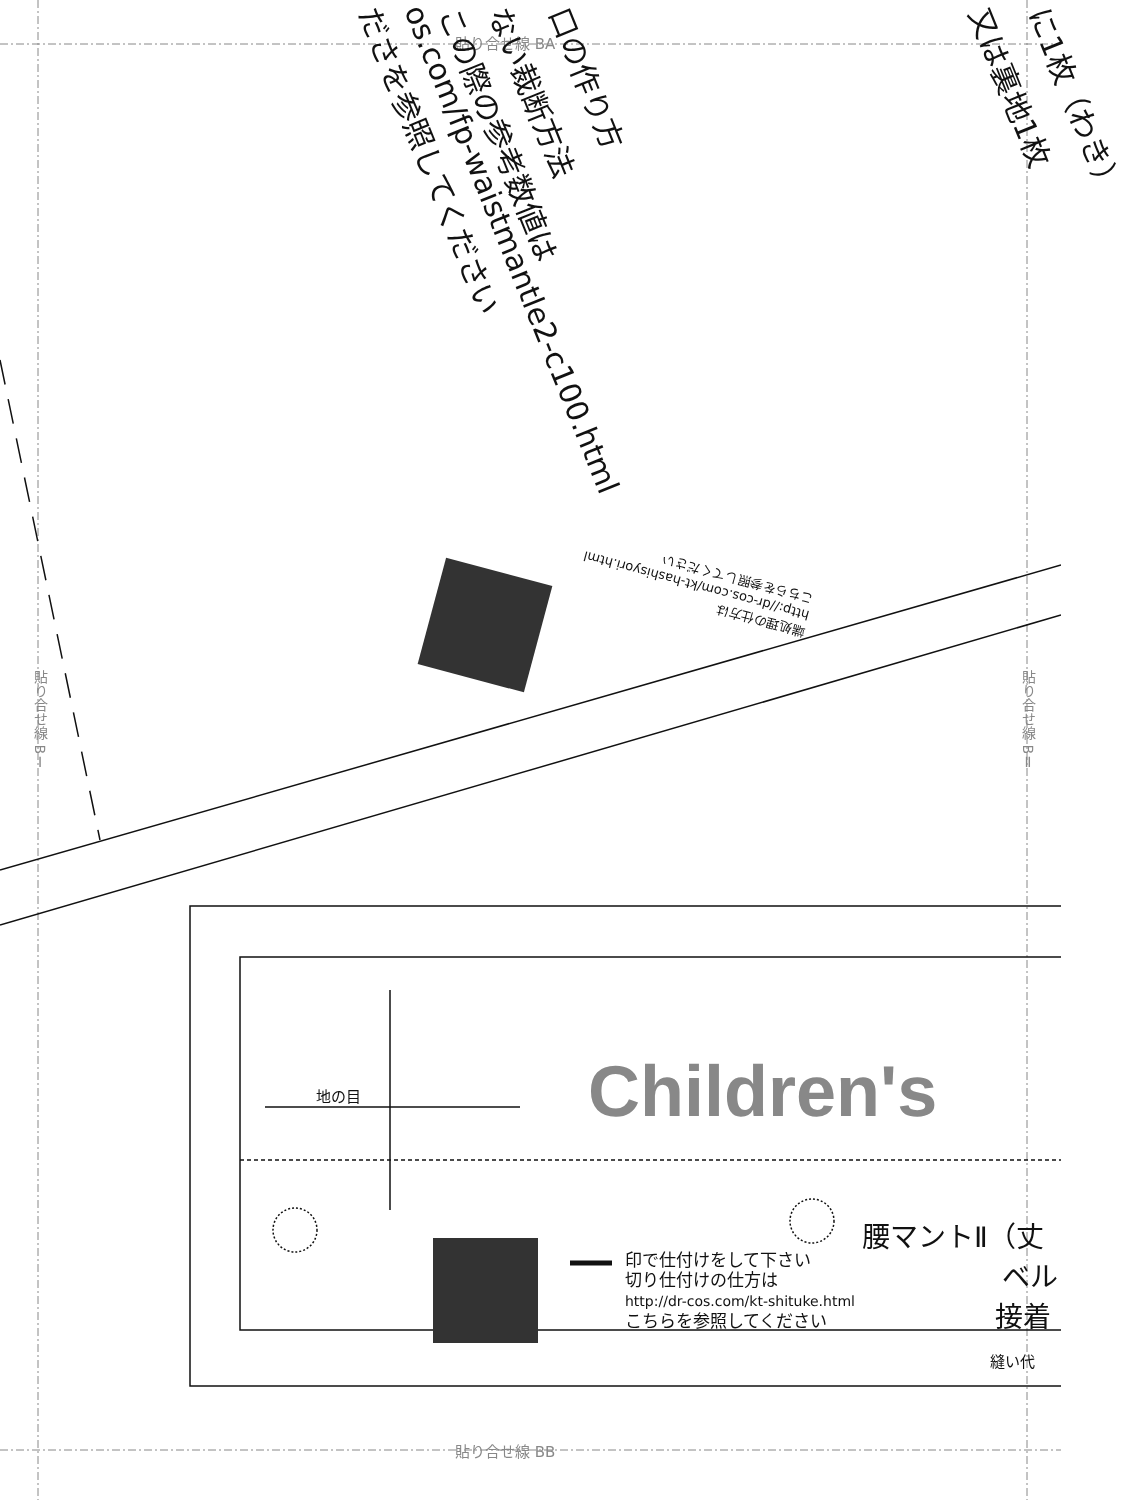貼り合せ線 BA
貼り合せ線 BB
貼り合せ線 BⅠ
貼り合せ線 BⅡ
口の作り方
ない裁断方法
この際の参考数値は
os.com/fp-waistmantle2-c100.html
ださを参照してください 又は裏地1枚 に1枚（わき）
端処理の仕方は
http://dr-cos.com/kt-hashisyori.html
こちらを参照してください
地の目 Children's
印で仕付けをして下さい
切り仕付けの仕方は
http://dr-cos.com/kt-shituke.html
こちらを参照してください
腰マントⅡ（丈
ベル
接着
縫い代